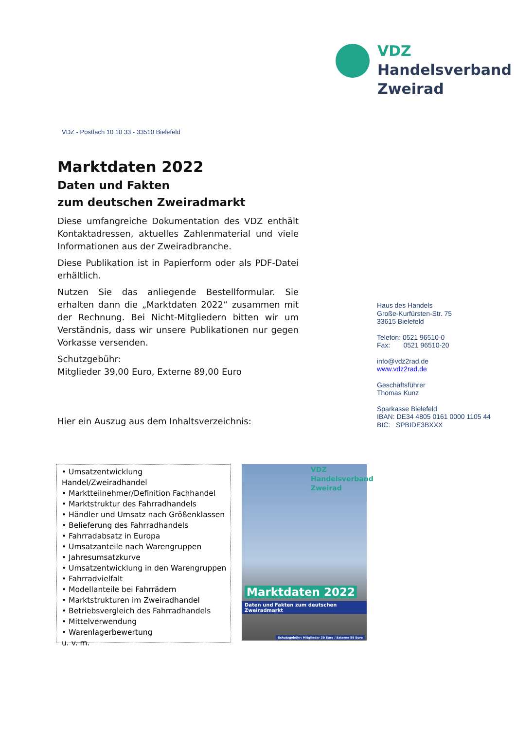VDZ
Handelsverband
Zweirad
VDZ - Postfach 10 10 33 - 33510 Bielefeld
Marktdaten 2022
Daten und Fakten
zum deutschen Zweiradmarkt
Diese umfangreiche Dokumentation des VDZ enthält Kontaktadressen, aktuelles Zahlenmaterial und viele Informationen aus der Zweiradbranche.
Diese Publikation ist in Papierform oder als PDF-Datei erhältlich.
Nutzen Sie das anliegende Bestellformular. Sie erhalten dann die „Marktdaten 2022“ zusammen mit der Rechnung. Bei Nicht-Mitgliedern bitten wir um Verständnis, dass wir unsere Publikationen nur gegen Vorkasse versenden.
Schutzgebühr:
Mitglieder 39,00 Euro, Externe 89,00 Euro
Hier ein Auszug aus dem Inhaltsverzeichnis:
Haus des Handels
Große-Kurfürsten-Str. 75
33615 Bielefeld
Telefon: 0521 96510-0
Fax: 0521 96510-20
info@vdz2rad.de
www.vdz2rad.de
Geschäftsführer
Thomas Kunz
Sparkasse Bielefeld
IBAN: DE34 4805 0161 0000 1105 44
BIC: SPBIDE3BXXX
• Umsatzentwicklung Handel/Zweiradhandel
• Marktteilnehmer/Definition Fachhandel
• Marktstruktur des Fahrradhandels
• Händler und Umsatz nach Größenklassen
• Belieferung des Fahrradhandels
• Fahrradabsatz in Europa
• Umsatzanteile nach Warengruppen
• Jahresumsatzkurve
• Umsatzentwicklung in den Warengruppen
• Fahrradvielfalt
• Modellanteile bei Fahrrädern
• Marktstrukturen im Zweiradhandel
• Betriebsvergleich des Fahrradhandels
• Mittelverwendung
• Warenlagerbewertung
u. v. m.
VDZ
Handelsverband
Zweirad
Marktdaten 2022
Daten und Fakten zum deutschen Zweiradmarkt
Schutzgebühr: Mitglieder 39 Euro / Externe 89 Euro